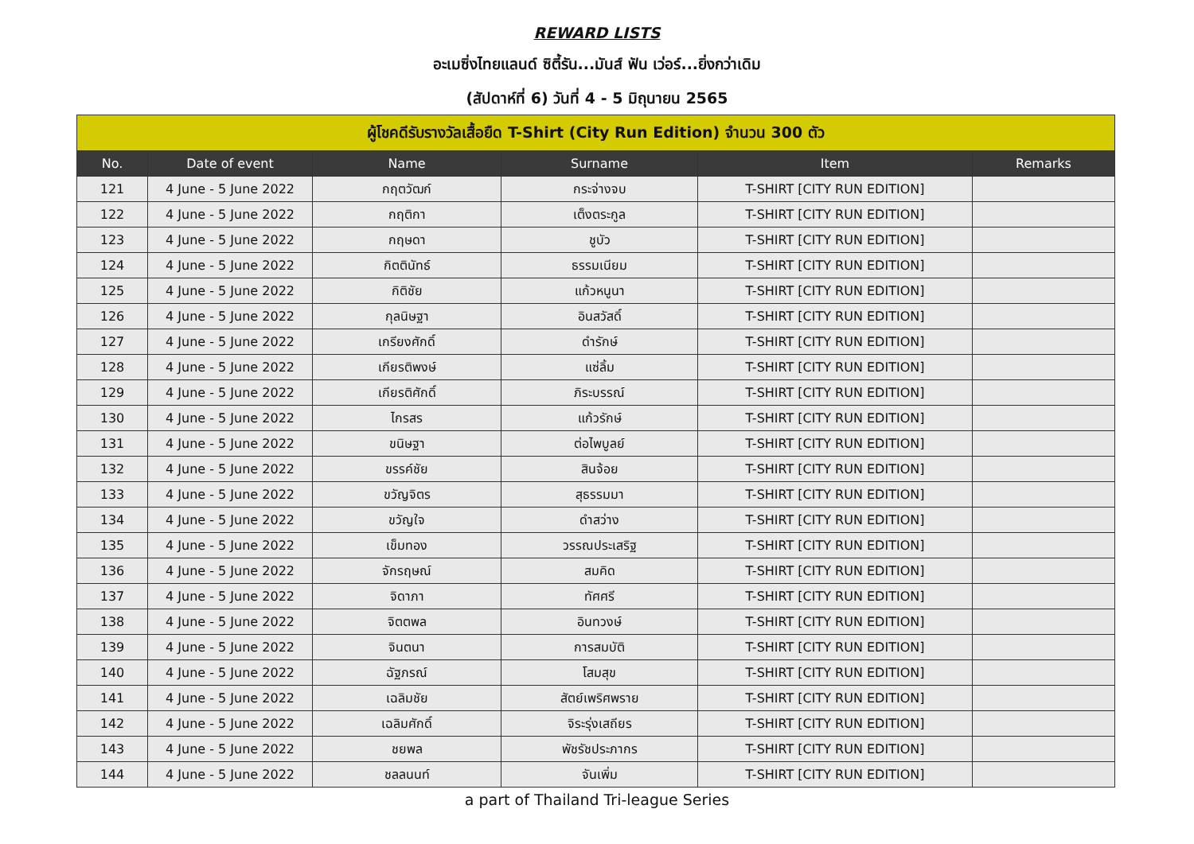REWARD LISTS
อะเมซิ่งไทยแลนด์ ซิตี้รัน...มันส์ ฟัน เว่อร์...ยิ่งกว่าเดิม
(สัปดาห์ที่ 6) วันที่ 4 - 5 มิถุนายน 2565
| ผู้โชคดีรับรางวัลเสื้อยืด T-Shirt (City Run Edition) จำนวน 300 ตัว | | | | | |
| --- | --- | --- | --- | --- | --- |
| No. | Date of event | Name | Surname | Item | Remarks |
| 121 | 4 June - 5 June 2022 | กฤตวัฒก์ | กระจ่างจบ | T-SHIRT [CITY RUN EDITION] | |
| 122 | 4 June - 5 June 2022 | กฤติกา | เต็งตระกูล | T-SHIRT [CITY RUN EDITION] | |
| 123 | 4 June - 5 June 2022 | กฤษดา | ชูบัว | T-SHIRT [CITY RUN EDITION] | |
| 124 | 4 June - 5 June 2022 | กิตตินัทธ์ | ธรรมเนียม | T-SHIRT [CITY RUN EDITION] | |
| 125 | 4 June - 5 June 2022 | กิติชัย | แก้วหนูนา | T-SHIRT [CITY RUN EDITION] | |
| 126 | 4 June - 5 June 2022 | กุลนิษฐา | อินสวัสดิ์ | T-SHIRT [CITY RUN EDITION] | |
| 127 | 4 June - 5 June 2022 | เกรียงศักดิ์ | ดำรักษ์ | T-SHIRT [CITY RUN EDITION] | |
| 128 | 4 June - 5 June 2022 | เกียรติพงษ์ | แซ่ลิ้ม | T-SHIRT [CITY RUN EDITION] | |
| 129 | 4 June - 5 June 2022 | เกียรติศักดิ์ | ภิระบรรณ์ | T-SHIRT [CITY RUN EDITION] | |
| 130 | 4 June - 5 June 2022 | ไกรสร | แก้วรักษ์ | T-SHIRT [CITY RUN EDITION] | |
| 131 | 4 June - 5 June 2022 | ขนิษฐา | ต่อไพบูลย์ | T-SHIRT [CITY RUN EDITION] | |
| 132 | 4 June - 5 June 2022 | ขรรค์ชัย | สินจ้อย | T-SHIRT [CITY RUN EDITION] | |
| 133 | 4 June - 5 June 2022 | ขวัญจิตร | สุธรรมมา | T-SHIRT [CITY RUN EDITION] | |
| 134 | 4 June - 5 June 2022 | ขวัญใจ | ดำสว่าง | T-SHIRT [CITY RUN EDITION] | |
| 135 | 4 June - 5 June 2022 | เข็มทอง | วรรณประเสริฐ | T-SHIRT [CITY RUN EDITION] | |
| 136 | 4 June - 5 June 2022 | จักรฤษณ์ | สมคิด | T-SHIRT [CITY RUN EDITION] | |
| 137 | 4 June - 5 June 2022 | จิดาภา | ทัศศรี | T-SHIRT [CITY RUN EDITION] | |
| 138 | 4 June - 5 June 2022 | จิตตพล | อินทวงษ์ | T-SHIRT [CITY RUN EDITION] | |
| 139 | 4 June - 5 June 2022 | จินตนา | การสมบัติ | T-SHIRT [CITY RUN EDITION] | |
| 140 | 4 June - 5 June 2022 | ฉัฐภรณ์ | โสมสุข | T-SHIRT [CITY RUN EDITION] | |
| 141 | 4 June - 5 June 2022 | เฉลิมชัย | สัตย์เพริศพราย | T-SHIRT [CITY RUN EDITION] | |
| 142 | 4 June - 5 June 2022 | เฉลิมศักดิ์ | จิระรุ่งเสถียร | T-SHIRT [CITY RUN EDITION] | |
| 143 | 4 June - 5 June 2022 | ชยพล | พัชรัชประภากร | T-SHIRT [CITY RUN EDITION] | |
| 144 | 4 June - 5 June 2022 | ชลลนนท์ | จันเพิ่ม | T-SHIRT [CITY RUN EDITION] | |
a part of Thailand Tri-league Series